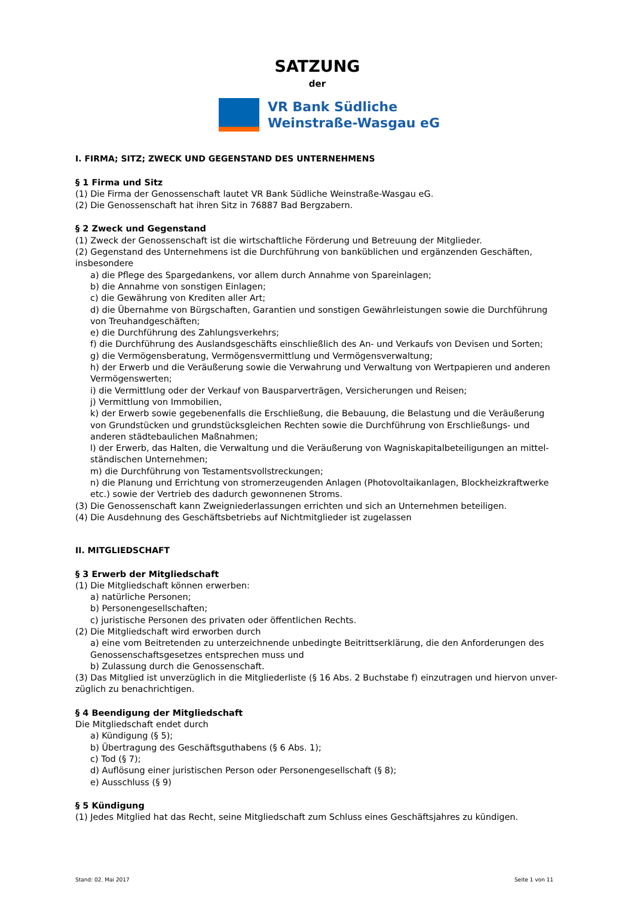SATZUNG
der
VR Bank Südliche
Weinstraße-Wasgau eG
I. FIRMA; SITZ; ZWECK UND GEGENSTAND DES UNTERNEHMENS
§ 1 Firma und Sitz
(1) Die Firma der Genossenschaft lautet VR Bank Südliche Weinstraße-Wasgau eG.
(2) Die Genossenschaft hat ihren Sitz in 76887 Bad Bergzabern.
§ 2 Zweck und Gegenstand
(1) Zweck der Genossenschaft ist die wirtschaftliche Förderung und Betreuung der Mitglieder.
(2) Gegenstand des Unternehmens ist die Durchführung von banküblichen und ergänzenden Geschäften, insbesondere
a) die Pflege des Spargedankens, vor allem durch Annahme von Spareinlagen;
b) die Annahme von sonstigen Einlagen;
c) die Gewährung von Krediten aller Art;
d) die Übernahme von Bürgschaften, Garantien und sonstigen Gewährleistungen sowie die Durchführung von Treuhandgeschäften;
e) die Durchführung des Zahlungsverkehrs;
f) die Durchführung des Auslandsgeschäfts einschließlich des An- und Verkaufs von Devisen und Sorten;
g) die Vermögensberatung, Vermögensvermittlung und Vermögensverwaltung;
h) der Erwerb und die Veräußerung sowie die Verwahrung und Verwaltung von Wertpapieren und anderen Vermögenswerten;
i) die Vermittlung oder der Verkauf von Bausparverträgen, Versicherungen und Reisen;
j) Vermittlung von Immobilien,
k) der Erwerb sowie gegebenenfalls die Erschließung, die Bebauung, die Belastung und die Veräußerung von Grundstücken und grundstücksgleichen Rechten sowie die Durchführung von Erschließungs- und anderen städtebaulichen Maßnahmen;
l) der Erwerb, das Halten, die Verwaltung und die Veräußerung von Wagniskapitalbeteiligungen an mittel-ständischen Unternehmen;
m) die Durchführung von Testamentsvollstreckungen;
n) die Planung und Errichtung von stromerzeugenden Anlagen (Photovoltaikanlagen, Blockheizkraftwerke etc.) sowie der Vertrieb des dadurch gewonnenen Stroms.
(3) Die Genossenschaft kann Zweigniederlassungen errichten und sich an Unternehmen beteiligen.
(4) Die Ausdehnung des Geschäftsbetriebs auf Nichtmitglieder ist zugelassen
II. MITGLIEDSCHAFT
§ 3 Erwerb der Mitgliedschaft
(1) Die Mitgliedschaft können erwerben:
a) natürliche Personen;
b) Personengesellschaften;
c) juristische Personen des privaten oder öffentlichen Rechts.
(2) Die Mitgliedschaft wird erworben durch
a) eine vom Beitretenden zu unterzeichnende unbedingte Beitrittserklärung, die den Anforderungen des Genossenschaftsgesetzes entsprechen muss und
b) Zulassung durch die Genossenschaft.
(3) Das Mitglied ist unverzüglich in die Mitgliederliste (§ 16 Abs. 2 Buchstabe f) einzutragen und hiervon unver-züglich zu benachrichtigen.
§ 4 Beendigung der Mitgliedschaft
Die Mitgliedschaft endet durch
a) Kündigung (§ 5);
b) Übertragung des Geschäftsguthabens (§ 6 Abs. 1);
c) Tod (§ 7);
d) Auflösung einer juristischen Person oder Personengesellschaft (§ 8);
e) Ausschluss (§ 9)
§ 5 Kündigung
(1) Jedes Mitglied hat das Recht, seine Mitgliedschaft zum Schluss eines Geschäftsjahres zu kündigen.
Stand: 02. Mai 2017 Seite 1 von 11